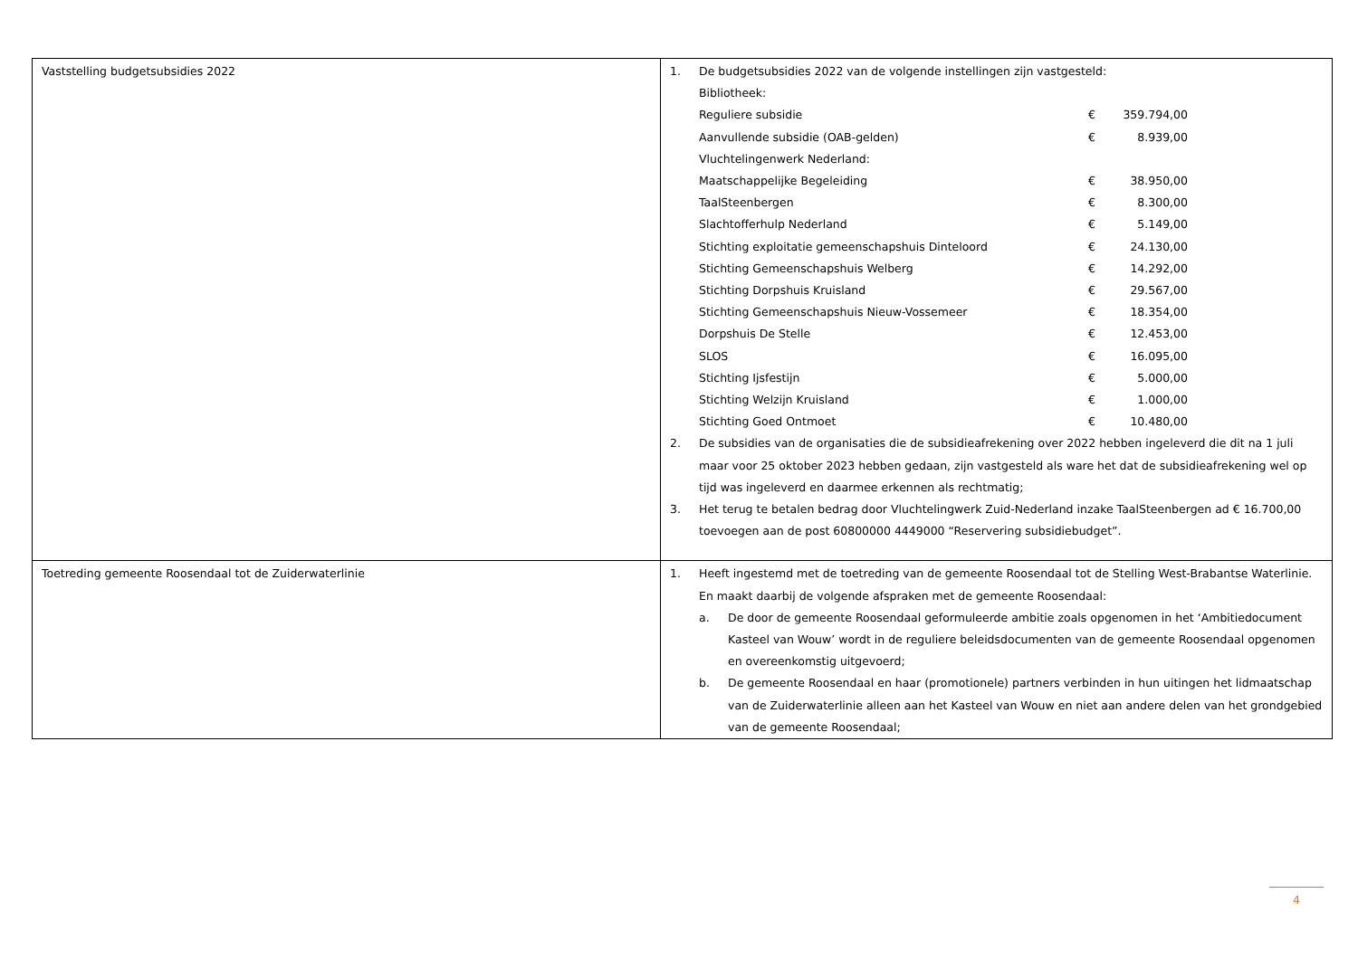| Vaststelling budgetsubsidies 2022 | 1. De budgetsubsidies 2022 van de volgende instellingen zijn vastgesteld: Bibliotheek: Reguliere subsidie € 359.794,00 Aanvullende subsidie (OAB-gelden) € 8.939,00 Vluchtelingenwerk Nederland: Maatschappelijke Begeleiding € 38.950,00 TaalSteenbergen € 8.300,00 Slachtofferhulp Nederland € 5.149,00 Stichting exploitatie gemeenschapshuis Dinteloord € 24.130,00 Stichting Gemeenschapshuis Welberg € 14.292,00 Stichting Dorpshuis Kruisland € 29.567,00 Stichting Gemeenschapshuis Nieuw-Vossemeer € 18.354,00 Dorpshuis De Stelle € 12.453,00 SLOS € 16.095,00 Stichting Ijsfestijn € 5.000,00 Stichting Welzijn Kruisland € 1.000,00 Stichting Goed Ontmoet € 10.480,00 2. De subsidies van de organisaties die de subsidieafrekening over 2022 hebben ingeleverd die dit na 1 juli maar voor 25 oktober 2023 hebben gedaan, zijn vastgesteld als ware het dat de subsidieafrekening wel op tijd was ingeleverd en daarmee erkennen als rechtmatig; 3. Het terug te betalen bedrag door Vluchtelingwerk Zuid-Nederland inzake TaalSteenbergen ad € 16.700,00 toevoegen aan de post 60800000 4449000 “Reservering subsidiebudget”. |
| Toetreding gemeente Roosendaal tot de Zuiderwaterlinie | 1. Heeft ingestemd met de toetreding van de gemeente Roosendaal tot de Stelling West-Brabantse Waterlinie. En maakt daarbij de volgende afspraken met de gemeente Roosendaal: a. De door de gemeente Roosendaal geformuleerde ambitie zoals opgenomen in het ‘Ambitiedocument Kasteel van Wouw’ wordt in de reguliere beleidsdocumenten van de gemeente Roosendaal opgenomen en overeenkomstig uitgevoerd; b. De gemeente Roosendaal en haar (promotionele) partners verbinden in hun uitingen het lidmaatschap van de Zuiderwaterlinie alleen aan het Kasteel van Wouw en niet aan andere delen van het grondgebied van de gemeente Roosendaal; |
4